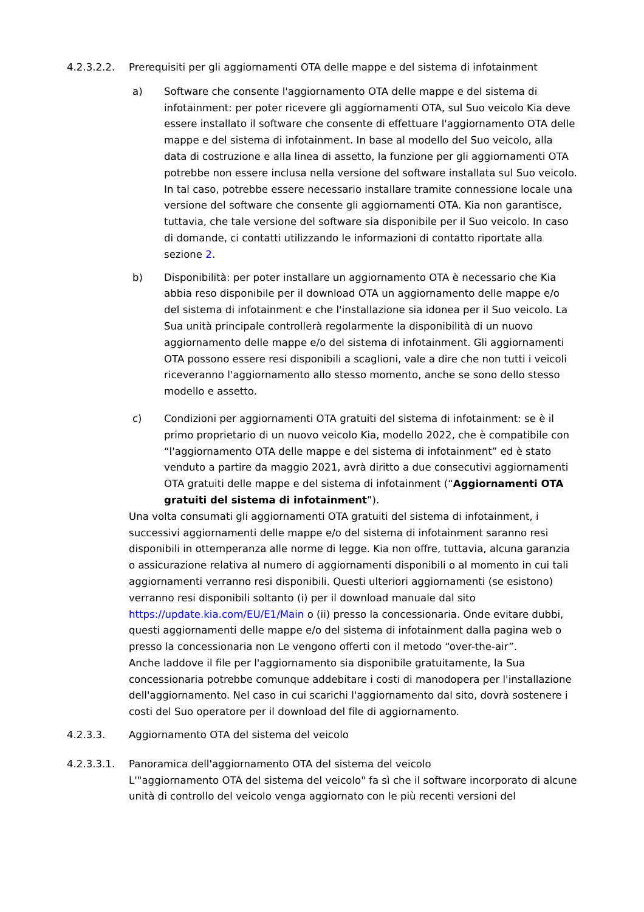4.2.3.2.2. Prerequisiti per gli aggiornamenti OTA delle mappe e del sistema di infotainment
a) Software che consente l'aggiornamento OTA delle mappe e del sistema di infotainment: per poter ricevere gli aggiornamenti OTA, sul Suo veicolo Kia deve essere installato il software che consente di effettuare l'aggiornamento OTA delle mappe e del sistema di infotainment. In base al modello del Suo veicolo, alla data di costruzione e alla linea di assetto, la funzione per gli aggiornamenti OTA potrebbe non essere inclusa nella versione del software installata sul Suo veicolo. In tal caso, potrebbe essere necessario installare tramite connessione locale una versione del software che consente gli aggiornamenti OTA. Kia non garantisce, tuttavia, che tale versione del software sia disponibile per il Suo veicolo. In caso di domande, ci contatti utilizzando le informazioni di contatto riportate alla sezione 2.
b) Disponibilità: per poter installare un aggiornamento OTA è necessario che Kia abbia reso disponibile per il download OTA un aggiornamento delle mappe e/o del sistema di infotainment e che l'installazione sia idonea per il Suo veicolo. La Sua unità principale controllerà regolarmente la disponibilità di un nuovo aggiornamento delle mappe e/o del sistema di infotainment. Gli aggiornamenti OTA possono essere resi disponibili a scaglioni, vale a dire che non tutti i veicoli riceveranno l'aggiornamento allo stesso momento, anche se sono dello stesso modello e assetto.
c) Condizioni per aggiornamenti OTA gratuiti del sistema di infotainment: se è il primo proprietario di un nuovo veicolo Kia, modello 2022, che è compatibile con “l'aggiornamento OTA delle mappe e del sistema di infotainment” ed è stato venduto a partire da maggio 2021, avrà diritto a due consecutivi aggiornamenti OTA gratuiti delle mappe e del sistema di infotainment (“Aggiornamenti OTA gratuiti del sistema di infotainment”).
Una volta consumati gli aggiornamenti OTA gratuiti del sistema di infotainment, i successivi aggiornamenti delle mappe e/o del sistema di infotainment saranno resi disponibili in ottemperanza alle norme di legge. Kia non offre, tuttavia, alcuna garanzia o assicurazione relativa al numero di aggiornamenti disponibili o al momento in cui tali aggiornamenti verranno resi disponibili. Questi ulteriori aggiornamenti (se esistono) verranno resi disponibili soltanto (i) per il download manuale dal sito https://update.kia.com/EU/E1/Main o (ii) presso la concessionaria. Onde evitare dubbi, questi aggiornamenti delle mappe e/o del sistema di infotainment dalla pagina web o presso la concessionaria non Le vengono offerti con il metodo “over-the-air”.
Anche laddove il file per l'aggiornamento sia disponibile gratuitamente, la Sua concessionaria potrebbe comunque addebitare i costi di manodopera per l'installazione dell'aggiornamento. Nel caso in cui scarichi l'aggiornamento dal sito, dovrà sostenere i costi del Suo operatore per il download del file di aggiornamento.
4.2.3.3. Aggiornamento OTA del sistema del veicolo
4.2.3.3.1. Panoramica dell'aggiornamento OTA del sistema del veicolo
L'"aggiornamento OTA del sistema del veicolo" fa sì che il software incorporato di alcune unità di controllo del veicolo venga aggiornato con le più recenti versioni del